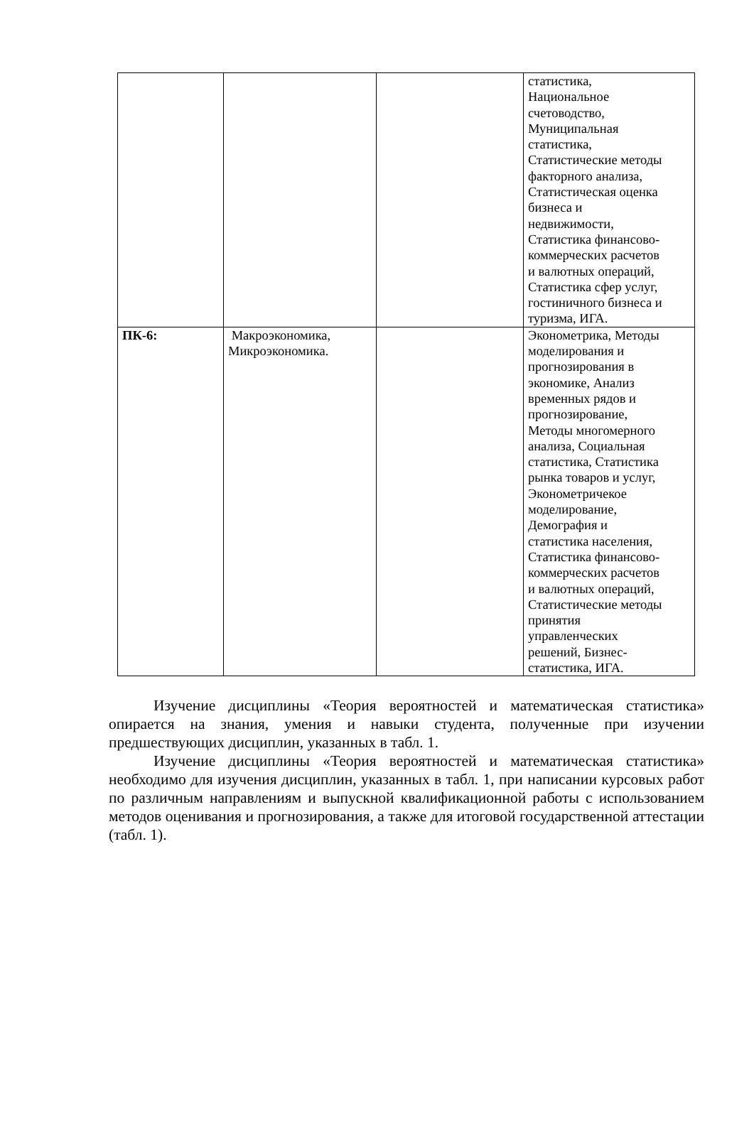| | | | статистика, Национальное счетоводство, Муниципальная статистика, Статистические методы факторного анализа, Статистическая оценка бизнеса и недвижимости, Статистика финансово- коммерческих расчетов и валютных операций, Статистика сфер услуг, гостиничного бизнеса и туризма, ИГА. |
| ПК-6: | Макроэкономика, Микроэкономика. | | Эконометрика, Методы моделирования и прогнозирования в экономике, Анализ временных рядов и прогнозирование, Методы многомерного анализа, Социальная статистика, Статистика рынка товаров и услуг, Эконометричекое моделирование, Демография и статистика населения, Статистика финансово- коммерческих расчетов и валютных операций, Статистические методы принятия управленческих решений, Бизнес- статистика, ИГА. |
Изучение дисциплины «Теория вероятностей и математическая статистика» опирается на знания, умения и навыки студента, полученные при изучении предшествующих дисциплин, указанных в табл. 1.
Изучение дисциплины «Теория вероятностей и математическая статистика» необходимо для изучения дисциплин, указанных в табл. 1, при написании курсовых работ по различным направлениям и выпускной квалификационной работы с использованием методов оценивания и прогнозирования, а также для итоговой государственной аттестации (табл. 1).